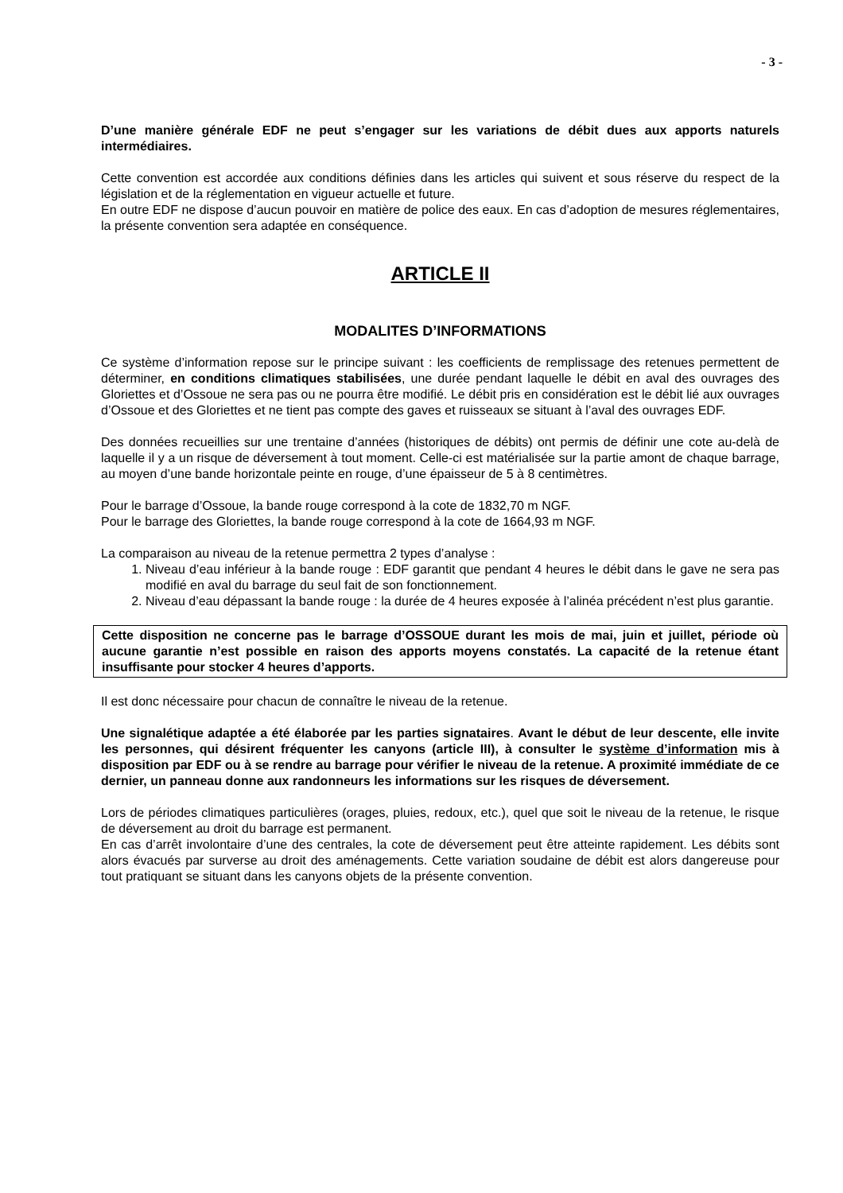- 3 -
D’une manière générale EDF ne peut s’engager sur les variations de débit dues aux apports naturels intermédiaires.
Cette convention est accordée aux conditions définies dans les articles qui suivent et sous réserve du respect de la législation et de la réglementation en vigueur actuelle et future.
En outre EDF ne dispose d’aucun pouvoir en matière de police des eaux. En cas d’adoption de mesures réglementaires, la présente convention sera adaptée en conséquence.
ARTICLE II
MODALITES D’INFORMATIONS
Ce système d’information repose sur le principe suivant : les coefficients de remplissage des retenues permettent de déterminer, en conditions climatiques stabilisées, une durée pendant laquelle le débit en aval des ouvrages des Gloriettes et d’Ossoue ne sera pas ou ne pourra être modifié. Le débit pris en considération est le débit lié aux ouvrages d’Ossoue et des Gloriettes et ne tient pas compte des gaves et ruisseaux se situant à l’aval des ouvrages EDF.
Des données recueillies sur une trentaine d’années (historiques de débits) ont permis de définir une cote au-delà de laquelle il y a un risque de déversement à tout moment. Celle-ci est matérialisée sur la partie amont de chaque barrage, au moyen d’une bande horizontale peinte en rouge, d’une épaisseur de 5 à 8 centimètres.
Pour le barrage d’Ossoue, la bande rouge correspond à la cote de 1832,70 m NGF.
Pour le barrage des Gloriettes, la bande rouge correspond à la cote de 1664,93 m NGF.
La comparaison au niveau de la retenue permettra 2 types d’analyse :
1. Niveau d’eau inférieur à la bande rouge : EDF garantit que pendant 4 heures le débit dans le gave ne sera pas modifié en aval du barrage du seul fait de son fonctionnement.
2. Niveau d’eau dépassant la bande rouge : la durée de 4 heures exposée à l’alinéa précédent n’est plus garantie.
Cette disposition ne concerne pas le barrage d’OSSOUE durant les mois de mai, juin et juillet, période où aucune garantie n’est possible en raison des apports moyens constatés. La capacité de la retenue étant insuffisante pour stocker 4 heures d’apports.
Il est donc nécessaire pour chacun de connaître le niveau de la retenue.
Une signalétique adaptée a été élaborée par les parties signataires. Avant le début de leur descente, elle invite les personnes, qui désirent fréquenter les canyons (article III), à consulter le système d’information mis à disposition par EDF ou à se rendre au barrage pour vérifier le niveau de la retenue. A proximité immédiate de ce dernier, un panneau donne aux randonneurs les informations sur les risques de déversement.
Lors de périodes climatiques particulières (orages, pluies, redoux, etc.), quel que soit le niveau de la retenue, le risque de déversement au droit du barrage est permanent.
En cas d’arrêt involontaire d’une des centrales, la cote de déversement peut être atteinte rapidement. Les débits sont alors évacués par surverse au droit des aménagements. Cette variation soudaine de débit est alors dangereuse pour tout pratiquant se situant dans les canyons objets de la présente convention.